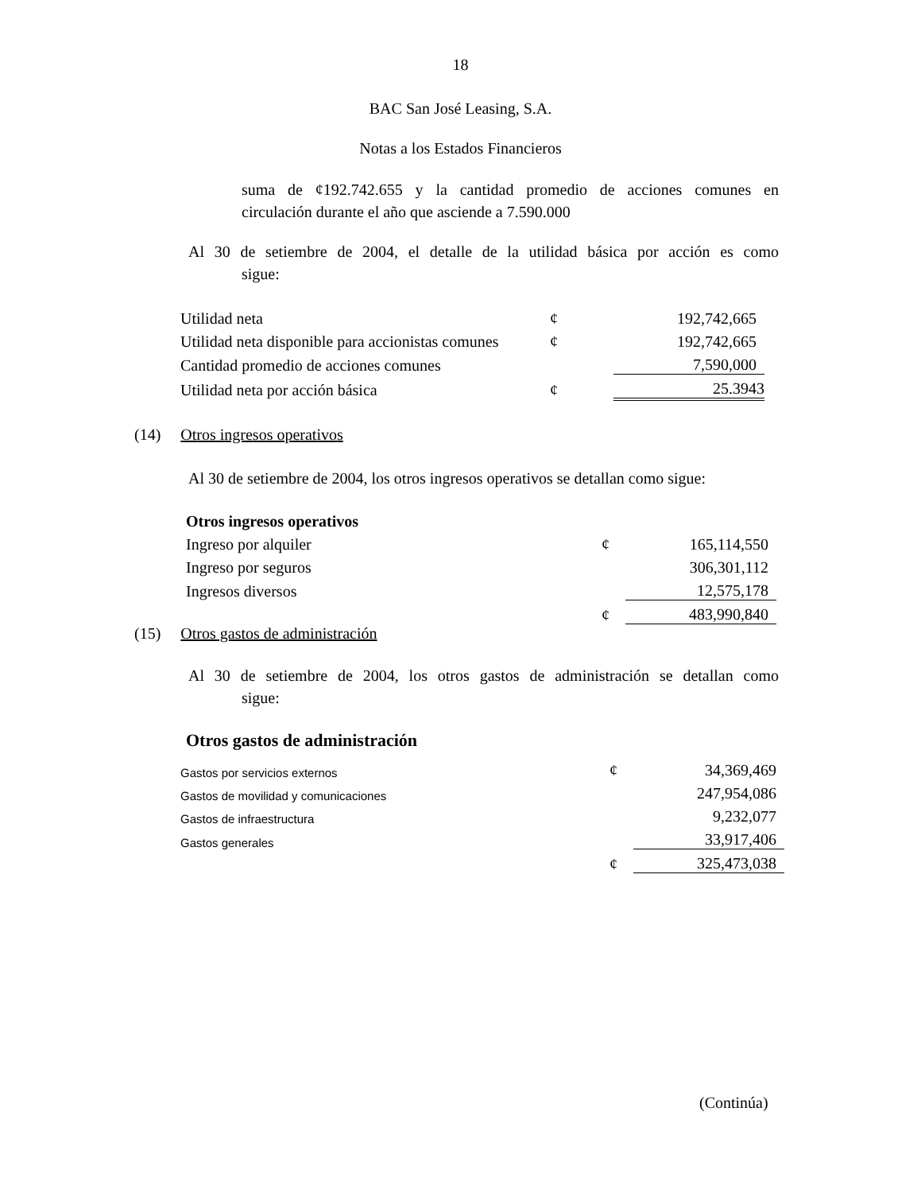18
BAC San José Leasing, S.A.
Notas a los Estados Financieros
suma de ¢192.742.655 y la cantidad promedio de acciones comunes en
circulación durante el año que asciende a 7.590.000
Al 30 de setiembre de 2004, el detalle de la utilidad básica por acción es como
sigue:
| Utilidad neta | ¢ | 192,742,665 |
| Utilidad neta disponible para accionistas comunes | ¢ | 192,742,665 |
| Cantidad promedio de acciones comunes | | 7,590,000 |
| Utilidad neta por acción básica | ¢ | 25.3943 |
(14) Otros ingresos operativos
Al 30 de setiembre de 2004, los otros ingresos operativos se detallan como sigue:
| Otros ingresos operativos | | |
| Ingreso por alquiler | ¢ | 165,114,550 |
| Ingreso por seguros | | 306,301,112 |
| Ingresos diversos | | 12,575,178 |
| | ¢ | 483,990,840 |
(15) Otros gastos de administración
Al 30 de setiembre de 2004, los otros gastos de administración se detallan como
sigue:
Otros gastos de administración
| Gastos por servicios externos | ¢ | 34,369,469 |
| Gastos de movilidad y comunicaciones | | 247,954,086 |
| Gastos de infraestructura | | 9,232,077 |
| Gastos generales | | 33,917,406 |
| | ¢ | 325,473,038 |
(Continúa)